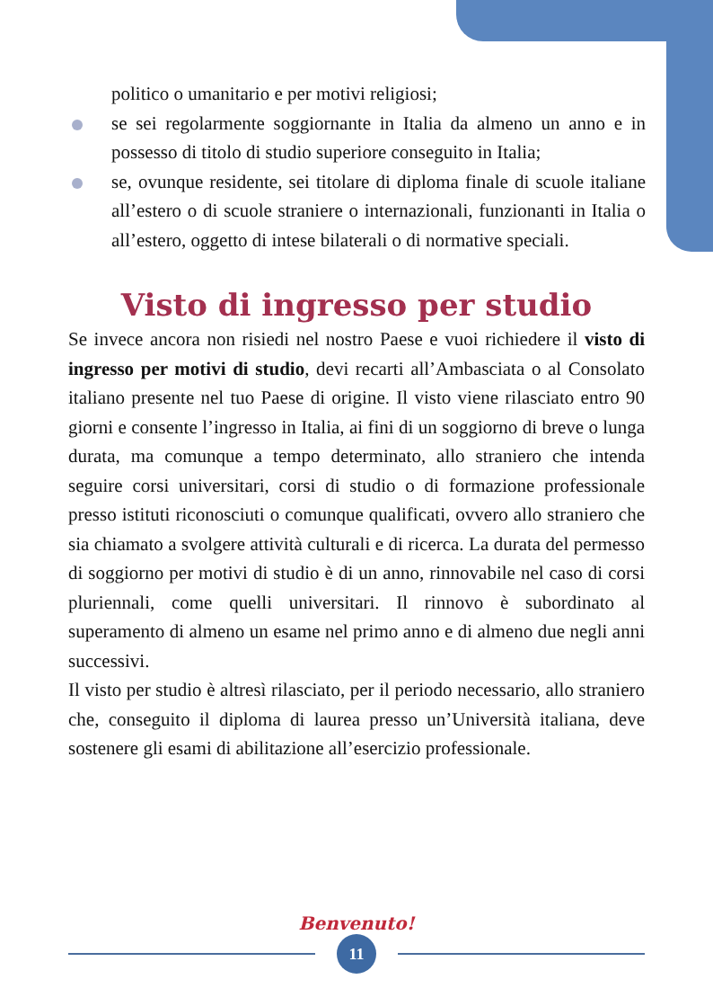politico o umanitario e per motivi religiosi;
se sei regolarmente soggiornante in Italia da almeno un anno e in possesso di titolo di studio superiore conseguito in Italia;
se, ovunque residente, sei titolare di diploma finale di scuole italiane all’estero o di scuole straniere o internazionali, funzionanti in Italia o all’estero, oggetto di intese bilaterali o di normative speciali.
Visto di ingresso per studio
Se invece ancora non risiedi nel nostro Paese e vuoi richiedere il visto di ingresso per motivi di studio, devi recarti all’Ambasciata o al Consolato italiano presente nel tuo Paese di origine. Il visto viene rilasciato entro 90 giorni e consente l’ingresso in Italia, ai fini di un soggiorno di breve o lunga durata, ma comunque a tempo determinato, allo straniero che intenda seguire corsi universitari, corsi di studio o di formazione professionale presso istituti riconosciuti o comunque qualificati, ovvero allo straniero che sia chiamato a svolgere attività culturali e di ricerca. La durata del permesso di soggiorno per motivi di studio è di un anno, rinnovabile nel caso di corsi pluriennali, come quelli universitari. Il rinnovo è subordinato al superamento di almeno un esame nel primo anno e di almeno due negli anni successivi.
Il visto per studio è altresì rilasciato, per il periodo necessario, allo straniero che, conseguito il diploma di laurea presso un’Università italiana, deve sostenere gli esami di abilitazione all’esercizio professionale.
Benvenuto!
11